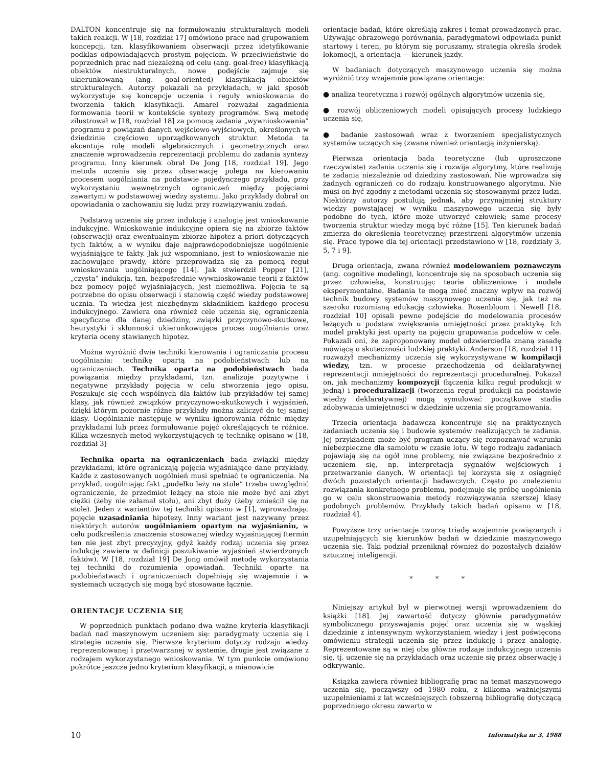DALTON koncentruje się na formułowaniu strukturalnych modeli takich reakcji. W [18, rozdział 17] omówiono prace nad grupowaniem koncepcji, tzn. klasyfikowaniem obserwacji przez idetyfikowanie podklas odpowiadających prostym pojęciom. W przeciwieństwie do poprzednich prac nad niezależną od celu (ang. goal-free) klasyfikacją obiektów niestrukturalnych, nowe podejście zajmuje się ukierunkowaną (ang. goal-oriented) klasyfikacją obiektów strukturalnych. Autorzy pokazali na przykładach, w jaki sposób wykorzystuje się koncepcje uczenia i reguły wnioskowania do tworzenia takich klasyfikacji. Amarel rozważał zagadnienia formowania teorii w kontekście syntezy programów. Swą metodę zilustrował w [18, rozdział 18] za pomocą zadania „wywnioskowania” programu z powiązań danych wejściowo-wyjściowych, określonych w dziedzinie częściowo uporządkowanych struktur. Metoda ta akcentuje rolę modeli algebraicznych i geometrycznych oraz znaczenie wprowadzenia reprezentacji problemu do zadania syntezy programu. Inny kierunek obrał De Jong [18, rozdział 19]. Jego metoda uczenia się przez obserwację polega na kierowaniu procesem uogólniania na podstawie pojedynczego przykładu, przy wykorzystaniu wewnętrznych ograniczeń między pojęciami zawartymi w podstawowej wiedzy systemu. Jako przykłady dobrał on opowiadania o zachowaniu się ludzi przy rozwiązywaniu zadań.
Podstawą uczenia się przez indukcję i analogię jest wnioskowanie indukcyjne. Wnioskowanie indukcyjne opiera się na zbiorze faktów (obserwacji) oraz ewentualnym zbiorze hipotez a priori dotyczących tych faktów, a w wyniku daje najprawdopodobniejsze uogólnienie wyjaśniające te fakty. Jak już wspomniano, jest to wnioskowanie nie zachowujące prawdy, które przeprowadza się za pomocą reguł wnioskowania uogólniającego [14]. Jak stwierdził Popper [21], „czysta” indukcja, tzn. bezpośrednie wywnioskowanie teorii z faktów bez pomocy pojęć wyjaśniających, jest niemożliwa. Pojęcia te są potrzebne do opisu obserwacji i stanowią część wiedzy podstawowej ucznia. Ta wiedza jest niezbędnym składnikiem każdego procesu indukcyjnego. Zawiera ona również cele uczenia się, ograniczenia specyficzne dla danej dziedziny, związki przyczynowo-skutkowe, heurystyki i skłonności ukierunkowujące proces uogólniania oraz kryteria oceny stawianych hipotez.
Można wyróżnić dwie techniki kierowania i ograniczania procesu uogólniania: technikę opartą na podobieństwach lub na ograniczeniach. Technika oparta na podobieństwach bada powiązania między przykładami, tzn. analizuje pozytywne i negatywne przykłady pojęcia w celu stworzenia jego opisu. Poszukuje się cech wspólnych dla faktów lub przykładów tej samej klasy, jak również związków przyczynowo-skutkowych i wyjaśnień, dzięki którym pozornie różne przykłady można zaliczyć do tej samej klasy. Uogólnianie następuje w wyniku ignorowania różnic między przykładami lub przez formułowanie pojęć określających te różnice. Kilka wczesnych metod wykorzystujących tę technikę opisano w [18, rozdział 3]
Technika oparta na ograniczeniach bada związki między przykładami, które ograniczają pojęcia wyjaśniające dane przykłady. Każde z zastosowanych uogólnień musi spełniać te ograniczenia. Na przykład, uogólniając fakt „pudełko leży na stole” trzeba uwzględnić ograniczenie, że przedmiot leżący na stole nie może być ani zbyt ciężki (żeby nie załamał stołu), ani zbyt duży (żeby zmieścił się na stole). Jeden z wariantów tej techniki opisano w [1], wprowadzając pojęcie uzasadniania hipotezy. Inny wariant jest nazywany przez niektórych autorów uogólnianiem opartym na wyjaśnianiu, w celu podkreślenia znaczenia stosowanej wiedzy wyjaśniającej (termin ten nie jest zbyt precyzyjny, gdyż każdy rodzaj uczenia się przez indukcję zawiera w definicji poszukiwanie wyjaśnień stwierdzonych faktów). W [18, rozdział 19] De Jong omówił metodę wykorzystania tej techniki do rozumienia opowiadań. Techniki oparte na podobieństwach i ograniczeniach dopełniają się wzajemnie i w systemach uczących się mogą być stosowane łącznie.
ORIENTACJE UCZENIA SIĘ
W poprzednich punktach podano dwa ważne kryteria klasyfikacji badań nad maszynowym uczeniem się: paradygmaty uczenia się i strategie uczenia się. Pierwsze kryterium dotyczy rodzaju wiedzy reprezentowanej i przetwarzanej w systemie, drugie jest związane z rodzajem wykorzystanego wnioskowania. W tym punkcie omówiono pokrótce jeszcze jedno kryterium klasyfikacji, a mianowicie
orientacje badań, które określają zakres i temat prowadzonych prac. Używając obrazowego porównania, paradygmatowi odpowiada punkt startowy i teren, po którym się poruszamy, strategia określa środek lokomocji, a orientacja — kierunek jazdy.
W badaniach dotyczących maszynowego uczenia się można wyróżnić trzy wzajemnie powiązane orientacje:
● analiza teoretyczna i rozwój ogólnych algorytmów uczenia się,
● rozwój obliczeniowych modeli opisujących procesy ludzkiego uczenia się,
● badanie zastosowań wraz z tworzeniem specjalistycznych systemów uczących się (zwane również orientacją inżynierską).
Pierwsza orientacja bada teoretyczne (lub uproszczone rzeczywiste) zadania uczenia się i rozwija algorytmy, które realizują te zadania niezależnie od dziedziny zastosowań. Nie wprowadza się żadnych ograniczeń co do rodzaju konstruowanego algorytmu. Nie musi on być zgodny z metodami uczenia się stosowanymi przez ludzi. Niektórzy autorzy postulują jednak, aby przynajmniej struktury wiedzy powstającej w wyniku maszynowego uczenia się były podobne do tych, które może utworzyć człowiek; same procesy tworzenia struktur wiedzy mogą być różne [15]. Ten kierunek badań zmierza do określenia teoretycznej przestrzeni algorytmów uczenia się. Prace typowe dla tej orientacji przedstawiono w [18, rozdziały 3, 5, 7 i 9].
Druga orientacja, zwana również modelowaniem poznawczym (ang. cognitive modeling), koncentruje się na sposobach uczenia się przez człowieka, konstruując teorie obliczeniowe i modele eksperymentalne. Badania te mogą mieć znaczny wpływ na rozwój technik budowy systemów maszynowego uczenia się, jak też na szeroko rozumianą edukację człowieka. Rosenbloom i Newell [18, rozdział 10] opisali pewne podejście do modelowania procesów leżących u podstaw zwiększania umiejętności przez praktykę. Ich model praktyki jest oparty na pojęciu grupowania podcelów w cele. Pokazali oni, że zaproponowany model odzwierciedla znaną zasadę mówiącą o skuteczności ludzkiej praktyki. Anderson [18, rozdział 11] rozważył mechanizmy uczenia się wykorzystywane w kompilacji wiedzy, tzn. w procesie przechodzenia od deklaratywnej reprezentacji umiejętności do reprezentacji proceduralnej. Pokazał on, jak mechanizmy kompozycji (łączenia kilku reguł produkcji w jedną) i proceduralizacji (tworzenia reguł produkcji na podstawie wiedzy deklaratywnej) mogą symulować początkowe stadia zdobywania umiejętności w dziedzinie uczenia się programowania.
Trzecia orientacja badawcza koncentruje się na praktycznych zadaniach uczenia się i budowie systemów realizujących te zadania. Jej przykładem może być program uczący się rozpoznawać warunki niebezpieczne dla samolotu w czasie lotu. W tego rodzaju zadaniach pojawiają się na ogół inne problemy, nie związane bezpośrednio z uczeniem się, np. interpretacja sygnałów wejściowych i przetwarzanie danych. W orientacji tej korzysta się z osiągnięć dwóch pozostałych orientacji badawczych. Często po znalezieniu rozwiązania konkretnego problemu, podejmuje się próbę uogólnienia go w celu skonstruowania metody rozwiązywania szerszej klasy podobnych problemów. Przykłady takich badań opisano w [18, rozdział 4].
Powyższe trzy orientacje tworzą triadę wzajemnie powiązanych i uzupełniających się kierunków badań w dziedzinie maszynowego uczenia się. Taki podział przeniknął również do pozostałych działów sztucznej inteligencji.
* * *
Niniejszy artykuł był w pierwotnej wersji wprowadzeniem do książki [18]. Jej zawartość dotyczy głównie paradygmatów symbolicznego przyswajania pojęć oraz uczenia się w wąskiej dziedzinie z intensywnym wykorzystaniem wiedzy i jest poświęcona omówieniu strategii uczenia się przez indukcję i przez analogię. Reprezentowane są w niej oba główne rodzaje indukcyjnego uczenia się, tj. uczenie się na przykładach oraz uczenie się przez obserwację i odkrywanie.
Książka zawiera również bibliografię prac na temat maszynowego uczenia się, począwszy od 1980 roku, z kilkoma ważniejszymi uzupełnieniami z lat wcześniejszych (obszerną bibliografię dotyczącą poprzedniego okresu zawarto w
10 Informatyka nr 3, 1988